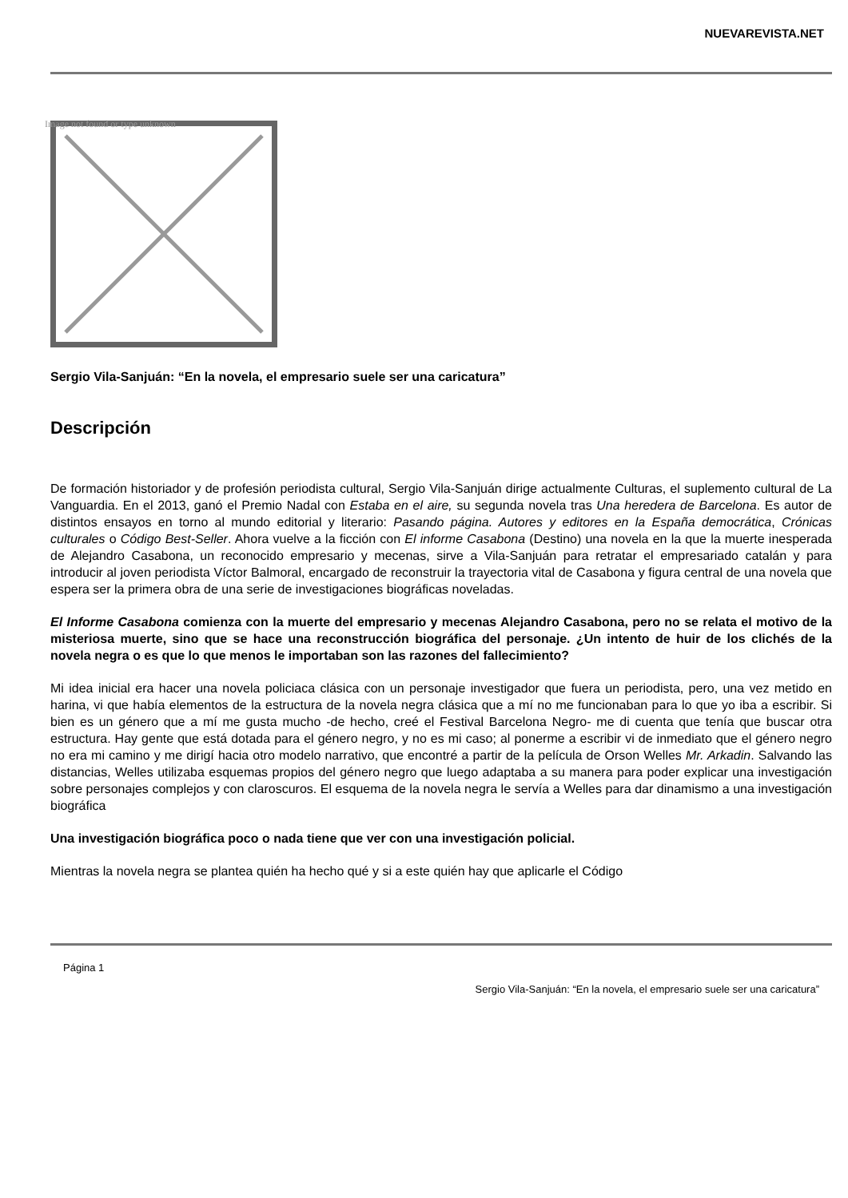NUEVAREVISTA.NET
Image not found or type unknown
Sergio Vila-Sanjuán: “En la novela, el empresario suele ser una caricatura”
Descripción
De formación historiador y de profesión periodista cultural, Sergio Vila-Sanjuán dirige actualmente Culturas, el suplemento cultural de La Vanguardia. En el 2013, ganó el Premio Nadal con Estaba en el aire, su segunda novela tras Una heredera de Barcelona. Es autor de distintos ensayos en torno al mundo editorial y literario: Pasando página. Autores y editores en la España democrática, Crónicas culturales o Código Best-Seller. Ahora vuelve a la ficción con El informe Casabona (Destino) una novela en la que la muerte inesperada de Alejandro Casabona, un reconocido empresario y mecenas, sirve a Vila-Sanjuán para retratar el empresariado catalán y para introducir al joven periodista Víctor Balmoral, encargado de reconstruir la trayectoria vital de Casabona y figura central de una novela que espera ser la primera obra de una serie de investigaciones biográficas noveladas.
El Informe Casabona comienza con la muerte del empresario y mecenas Alejandro Casabona, pero no se relata el motivo de la misteriosa muerte, sino que se hace una reconstrucción biográfica del personaje. ¿Un intento de huir de los clichés de la novela negra o es que lo que menos le importaban son las razones del fallecimiento?
Mi idea inicial era hacer una novela policiaca clásica con un personaje investigador que fuera un periodista, pero, una vez metido en harina, vi que había elementos de la estructura de la novela negra clásica que a mí no me funcionaban para lo que yo iba a escribir. Si bien es un género que a mí me gusta mucho -de hecho, creé el Festival Barcelona Negro- me di cuenta que tenía que buscar otra estructura. Hay gente que está dotada para el género negro, y no es mi caso; al ponerme a escribir vi de inmediato que el género negro no era mi camino y me dirigí hacia otro modelo narrativo, que encontré a partir de la película de Orson Welles Mr. Arkadin. Salvando las distancias, Welles utilizaba esquemas propios del género negro que luego adaptaba a su manera para poder explicar una investigación sobre personajes complejos y con claroscuros. El esquema de la novela negra le servía a Welles para dar dinamismo a una investigación biográfica
Una investigación biográfica poco o nada tiene que ver con una investigación policial.
Mientras la novela negra se plantea quién ha hecho qué y si a este quién hay que aplicarle el Código
Página 1
Sergio Vila-Sanjuán: “En la novela, el empresario suele ser una caricatura”